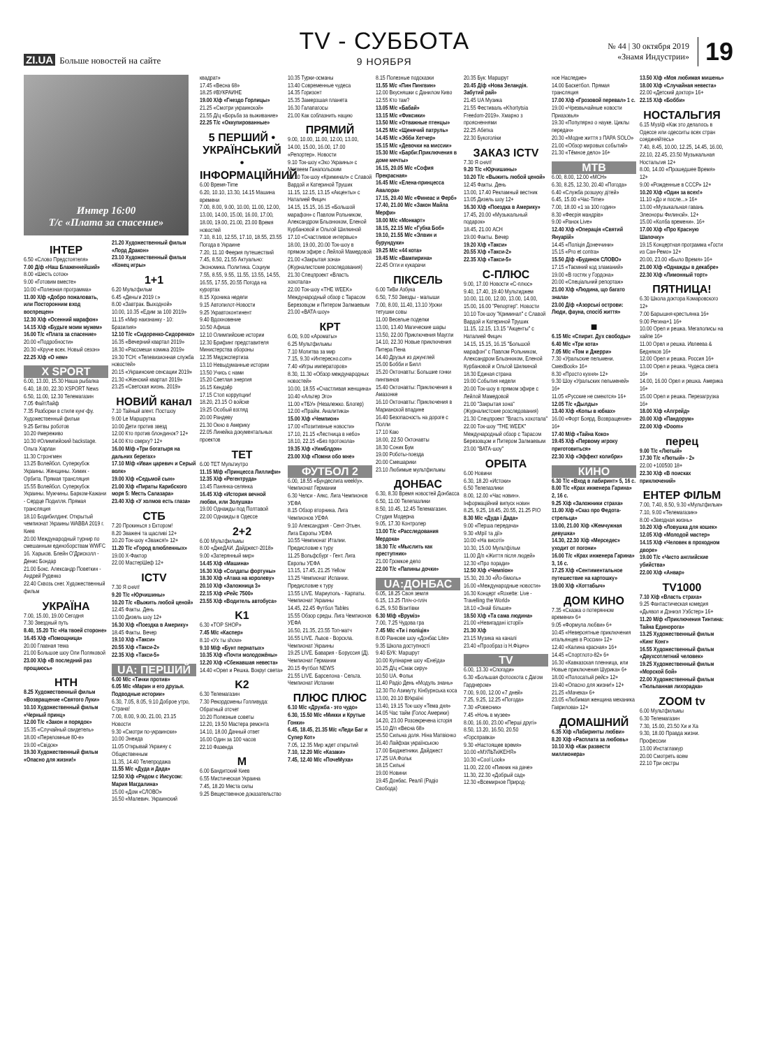ZI.UA Больше новостей на сайте
TV - СУББОТА
9 НОЯБРЯ
№ 44 | 30 октября 2019
«Знамя Индустрии»
19
Интер 16:00
Т/с «Плата за спасение»
ІНТЕР
6.50 «Слово Предстоятеля»
7.00 Д/ф «Наш Блаженнейший»
8.00 «Шесть соток»
9.00 «Готовим вместе»
10.00 «Полезная программа»
11.00 Х/ф «Добро пожаловать, или Посторонним вход воспрещен»
12.30 Х/ф «Осенний марафон»
14.15 Х/ф «Будьте моим мужем»
16.00 Т/с «Плата за спасение»
20.00 «Подробности»
20.30 «Круче всех. Новый сезон»
22.25 Х/ф «О нем»
X SPORT
6.00, 13.00, 15.30 Наша рыбалка
6.40, 18.00, 22.30 XSPORT News
6.50, 11.00, 12.30 Телемагазин
7.05 ФайтЛайф
7.35 Разборки в стиле кунг-фу. Художественный фильм
9.25 Битвы роботов
10.20 #мереживо
10.30 #Олимпийский backstage. Ольга Харлан
11.30 Стронгмен
13.25 Волейбол. Суперкубок Украины. Женщины. Химик - Орбита. Прямая трансляция
15.55 Волейбол. Суперкубок Украины. Мужчины. Барком-Кажани - Сердце Подилля. Прямая трансляция
18.10 Бодибилдинг. Открытый чемпионат Украины WABBA 2019 г. Киев
20.00 Международный турнир по смешанным единоборствам WWFC 16. Харьков. Блейн О'Дрисколл - Денис Бондар
21.00 Бокс. Александр Поветкин - Андрей Руденко
22.40 Сквозь снег. Художественный фильм
УКРАЇНА
7.00, 15.00, 19.00 Сегодня
7.30 Звездный путь
8.40, 15.20 Т/с «На твоей стороне»
16.45 Х/ф «Помощница»
20.00 Главная тема
21.00 Большое шоу Оли Поляковой
23.00 Х/ф «В последний раз прощаюсь»
НТН
8.25 Художественный фильм «Возвращение «Святого Луки»
10.10 Художественный фильм «Черный принц»
12.00 Т/с «Закон и порядок»
15.35 «Случайный свидетель»
18.00 «Переломные 80-е»
19.00 «Свідок»
19.30 Художественный фильм «Опасно для жизни!»
21.20 Художественный фильм «Лорд Дракон»
23.10 Художественный фильм «Конец игры»
1+1
6.20 Мультфильм
6.45 «Деньги 2019 г.»
8.00 «Завтрак. Выходной»
10.00, 10.35 «Едим за 100 2019»
11.15 «Мир наизнанку - 10: Бразилия»
12.10 Т/с «Сидоренко-Сидоренко»
16.35 «Вечерний квартал 2019»
18.30 «Рассмеши комика 2019»
19.30 ТСН: «Телевизионная служба новостей»
20.15 «Украинские сенсации 2019»
21.30 «Женский квартал 2019»
23.25 «Светская жизнь. 2019»
НОВИЙ канал
7.10 Тайный агент. Постшоу
9.00 Le Маршрутка
10.00 Дети против звезд
12.00 Кто против блондинок? 12+
14.00 Кто сверху? 12+
16.00 М/ф «Три богатыря на дальних берегах»
17.10 М/ф «Иван царевич и Серый волк»
19.00 Х/ф «Седьмой сын»
21.00 Х/ф «Пираты Карибского моря 5: Месть Салазара»
23.40 Х/ф «У холмов есть глаза»
СТБ
7.20 Прокинься з Ектором!
8.20 Зважені та щасливі 12+
10.20 Ток-шоу «Зважся!» 12+
11.20 Т/с «Город влюбленных»
19.00 Х-Фактор
22.00 МастерШеф 12+
ICTV
7.30 Я снял!
9.20 Т/с «Юрчишины»
10.20 Т/с «Выжить любой ценой»
12.45 Факты. День
13.00 Дизель шоу 12+
16.30 Х/ф «Поездка в Америку»
18.45 Факты. Вечер
19.10 Х/ф «Такси»
20.55 Х/ф «Такси-2»
22.35 Х/ф «Такси-5»
UA: ПЕРШИЙ
6.00 М/с «Тачки против»
6.05 М/с «Марин и его друзья. Подводные истории»
6.30, 7.05, 8.05, 9.10 Доброе утро, Страна!
7.00, 8.00, 9.00, 21.00, 23.15 Новости
9.30 «Смотри по-украински»
10.00 Энеида
11.05 Открывай Украину с Общественным
11.35, 14.40 Телепродажа
11.55 М/с «Дуда и Дада»
12.50 Х/ф «Рядом с Иисусом: Мария Магдалина»
15.00 «Дом «СЛОВО»
16.50 «Малевич. Украинский
квадрат»
17.45 «Весна 68»
18.25 #ВУКРАИНЕ
19.00 Х/ф «Гнездо Горлицы»
21.25 «Смотри украинской»
21.55 Д/ц «Борьба за выживание»
22.25 Т/с «Оккупированные»
5 ПЕРШИЙ • УКРАЇНСЬКИЙ • ІНФОРМАЦІЙНИЙ
6.00 Время-Time
6.20, 10.10, 13.30, 14.15 Машина времени
7.00, 8.00, 9.00, 10.00, 11.00, 12.00, 13.00, 14.00, 15.00, 16.00, 17.00, 18.00, 19.00, 21.00, 23.00 Время новостей
7.10, 8.10, 12.55, 17.10, 18.55, 23.55 Погода в Украине
7.20, 11.10 Феерия путешествий
7.45, 8.50, 21.55 Актуально: Экономика. Политика. Социум
7.55, 8.55, 9.55, 11.55, 13.55, 14.55, 16.55, 17.55, 20.55 Погода на курортах
8.15 Хроника недели
9.15 Автопилот-Новости
9.25 Укравтоконтинент
9.40 Вдохновение
10.50 Афиша
12.10 Олимпийские истории
12.30 Брифинг представителя Министерства обороны
12.35 Медэкспертиза
13.10 Невыдуманные истории
13.50 Учись с нами
15.20 Светлая энергия
16.15 Кендзёр
17.15 Стоп коррупции!
18.20, 23.15 О войске
19.25 Особый взгляд
20.00 Рандеву
21.30 Окно в Америку
22.05 Линейка документальных проектов
ТЕТ
6.00 ТЕТ Мультиутро
11.15 М/ф «Принцесса Лиллифи»
12.35 Х/ф «Регентруда»
13.45 Панянка-селянка
16.45 Х/ф «История вечной любви, или Золушка»
19.00 Однажды под Полтавой
22.00 Однажды в Одессе
2+2
6.00 Мультфильмы
8.00 «ДжеДАИ. Дайджест-2018»
9.00 «Затерянный мир»
14.45 Х/ф «Машина»
16.30 Х/ф «Солдаты фортуны»
18.30 Х/ф «Атака на королеву»
20.10 Х/ф «Заложница 3»
22.15 Х/ф «Рейс 7500»
23.55 Х/ф «Водитель автобуса»
K1
6.30 «TOP SHOP»
7.45 М/с «Каспер»
8.10 «Ух ты show»
9.10 М/ф «Бунт пернатых»
10.35 Х/ф «Почти молодожёны»
12.20 Х/ф «Сбежавшая невеста»
14.40 «Орел и Решка. Вокруг света»
K2
6.30 Телемагазин
7.30 Рекордсмены Голливуда: Обратный отсчет
10.20 Полезные советы
12.20, 19.50 Мастера ремонта
14.10, 18.00 Дачный ответ
16.00 Один за 100 часов
22.10 Фазенда
M
6.00 Бандитский Киев
6.55 Мистическая Украина
7.45, 18.20 Места силы
9.25 Вещественное доказательство
10.35 Турки-османы
13.40 Современные чудеса
14.35 Горизонт
15.35 Замерзшая планета
16.30 Галапагосы
21.00 Как соблазнить нацию
ПРЯМИЙ
9.00, 10.00, 11.00, 12.00, 13.00, 14.00, 15.00, 16.00, 17.00 «Репортер». Новости
9.10 Ток-шоу «Эхо Украины» с Матвеем Ганапольским
10.10 Ток-шоу «Криминал» с Славой Вардой и Катериной Трушик
11.15, 12.15, 13.15 «Акценты» с Наталией Фицич
14.15, 15.15, 16.15 «Большой марафон» с Павлом Рольником, Александром Блызнюком, Еленой Курбановой и Ольгой Шилкиной
17.10 «Счастливое интервью»
18.00, 19.00, 20.00 Ток-шоу в прямом эфире с Лейлой Мамедовой
21.00 «Закрытая зона» (Журналистские розследования)
21.30 Спецпроект «Власть хохотала»
22.00 Ток-шоу «THE WEEK» Международный обзор с Тарасом Березовцом и Питером Залмаевым
23.00 «ВАТА-шоу»
КРТ
6.00, 9.00 «Ароматы»
6.25 Мультфильмы
7.10 Молитва за мир
7.15, 9.30 «Интересно.com»
7.40 «Игры императоров»
8.30, 11.30 «Обзор международных новостей»
10.00, 18.55 «Счастливая женщина»
10.40 «Альтер Эго»
11.00 «ТБУ» (Незалежко. Блогер)
12.00 «Прайм. Аналитика»
15.00 Х/ф «Чемпион»
17.00 «Позитивные новости»
17.10, 21.15 «Лестница в небо»
18.10, 22.15 «Без протокола»
19.35 Х/ф «Уимблдон»
23.00 Х/ф «Помни обо мне»
ФУТБОЛ 2
6.00, 18.55 «Бундеслига weekly». Чемпионат Германии
6.30 Челси - Аякс. Лига Чемпионов УЕФА
8.15 Обзор вторника. Лига Чемпионов УЕФА
9.10 Александрия - Сент-Этьен. Лига Европы УЕФА
10.55 Чемпионат Италии. Предисловие к туру
11.25 Вольфсбург - Гент. Лига Европы УЕФА
13.15, 17.45, 21.25 Yellow
13.25 Чемпионат Испании. Предисловие к туру
13.55 LIVE. Мариуполь - Карпаты. Чемпионат Украины
14.45, 22.45 Футбол Tables
15.55 Обзор среды. Лига Чемпионов УЕФА
16.50, 21.35, 23.55 Топ-матч
16.55 LIVE. Львов - Ворскла. Чемпионат Украины
19.25 LIVE. Бавария - Боруссия (Д). Чемпионат Германии
20.15 Футбол NEWS
21.55 LIVE. Барселона - Сельта. Чемпионат Испании
ПЛЮС ПЛЮС
6.10 М/с «Дружба - это чудо»
6.30, 15.50 М/с «Микки и Крутые Гонки»
6.45, 18.45, 21.35 М/с «Леди Баг и Супер Кот»
7.05, 12.35 Мир ждет открытий
7.10, 12.20 М/с «Казаки»
7.45, 12.40 М/с «ПочеМуха»
8.15 Полезные подсказки
11.55 М/с «Пин Пингвин»
12.00 Вкусняшки с Данилом Киво
12.55 Кто там?
13.05 М/с «Бабай»
13.15 М/с «Фиксики»
13.50 М/с «Отважные птенцы»
14.25 М/с «Щенячий патруль»
14.45 М/с «Эбби Хетчер»
15.15 М/с «Девочки на миссии»
15.30 М/с «Барби:Приключения в доме мечты»
16.15, 20.05 М/с «София Прекрасная»
16.45 М/с «Елена-принцесса Авалора»
17.15, 20.40 М/с «Финеас и Ферб»
17.40, 21.00 М/с «Закон Майла Мерфи»
18.00 М/с «Монкарт»
18.15, 22.15 М/с «Губка Боб»
19.10, 21.55 М/с «Элвин и бурундуки»
19.25 М/с «44 кота»
19.45 М/с «Вампирина»
22.45 Огги и кукарачи
ПІКСЕЛЬ
6.00 ТиВи Азбука
6.50, 7.50 Звезды - малыши
7.00, 8.00, 11.40, 13.10 Уроки тетушки совы
11.00 Веселые поделки
13.00, 13.40 Магические шары
13.50, 22.00 Приключения Маугли
14.10, 22.30 Новые приключения Питера Пена
14.40 Друзья из джунглей
15.00 Бобби и Билл
15.20 Октонавты: Большие гонки пингвинов
15.40 Октонавты: Приключения в Амазонке
16.10 Октонавты: Приключения в Марианской впадине
16.40 Безопасность на дороге с Полли
17.10 Каю
18.00, 22.50 Октонавты
18.30 Соник Бум
19.00 Роботы-поезда
20.00 Смешарики
23.10 Любимые мультфильмы
ДОНБАС
6.30, 8.30 Время новостей Донбасса
6.50, 11.00 Телепазлики
8.50, 10.45, 12.45 Телемагазин. Студия Модерна
9.05, 17.30 Контролер
13.00 Т/с «Расследования Мердока»
18.30 Т/с «Мыслить как преступник»
21.00 Громкое дело
22.00 Т/с «Папины дочки»
UA:ДОНБАС
6.05, 18.25 Своя земля
6.15, 13.25 Пліч-о-пліч
6.25, 9.50 Візитівки
6.30 М/ф «Врумiз»
7.00, 7.25 Чудова гра
7.45 М/с «Ти і поліція»
8.00 Ранкове шоу «Донбас Lite»
9.35 Школа доступності
9.40 БУК: Маршрут
10.00 Кулінарне шоу «Енеїда»
10.25 Д/ц «Смак сиру»
10.50 UA. Фольк
11.40 Радіо День «Модуль знань»
12.30 По Азимуту. Кінбурнська коса
13.00, 20.10 ВУкраїні
13.40, 19.15 Ток-шоу «Тема дня»
14.05 Час тайм (Голос Америки)
14.20, 23.00 Розсекречена історія
15.10 Д/п «Весна 68»
15.50 Сильна доля. Ніна Матвієнко
16.40 Лайфхак українською
17.00 Бюджетники. Дайджест
17.25 UA.Фольк
18.15 Сильні
19.00 Новини
19.45 Донбас. Реалії (Радіо Свобода)
20.35 Бук: Маршрут
20.45 Д/ф «Нова Зеландія. Забутий рай»
21.45 UA Музика
21.55 Фестиваль «Khortytsia Freedom-2019». Хмарно з проясненнями
22.25 Абетка
22.30 Букоголіки
ЗАКАЗ ICTV
7.30 Я снял!
9.20 Т/с «Юрчишины»
10.20 Т/с «Выжить любой ценой»
12.45 Факты. День
13.00, 17.40 Рекламный вестник
13.05 Дизель шоу 12+
16.30 Х/ф «Поездка в Америку»
17.45, 20.00 «Музыкальный подарок»
18.45, 21.00 АСН
19.00 Факты. Вечер
19.20 Х/ф «Такси»
20.55 Х/ф «Такси-2»
22.35 Х/ф «Такси-5»
С-ПЛЮС
9.00, 17.00 Новости «С-плюс»
9.40, 17.40, 19.40 Мультиджем
10.00, 11.00, 12.00, 13.00, 14.00, 15.00, 16.00 "Репортер". Новости
10.10 Ток-шоу "Криминал" с Славой Вардой и Катериной Трушик
11.15, 12.15, 13.15 "Акценты" с Наталией Фицич
14.15, 15.15, 16.15 "Большой марафон" с Павлом Рольником, Александром Блызнюком, Еленой Курбановой и Ольгой Шилкиной
18.30 Единая страна
19.00 События недели
20.00 Ток-шоу в прямом эфире с Лейлой Мамедовой
21.00 "Закрытая зона" (Журналистские розследования)
21.30 Спецпроект "Власть хохотала"
22.00 Ток-шоу "THE WEEK" Международный обзор с Тарасом Березовцом и Питером Залмаевым
23.00 "ВАТА-шоу"
ОРБІТА
6.00 Новини
6.30, 18.20 «Истоки»
6.50 Телепазлики
8.00, 12.00 «Час новин». Інформаційний випуск новин
8.25, 9.25, 18.45, 20.55, 21.25 РІО
8.30 М/с «Дуда і Дада»
9.00 «Перша передача»
9.30 «Мрії та дії»
10.00 «На висоті»
10.30, 15.00 Мультфільм
11.00 Д/п «Життя після людей»
12.30 «Про поради»
12.50 Х/ф «Чемпіон»
15.30, 20.30 «Йо-бімоль»
16.00 «Международные новости»
16.30 Концерт «Roxette: Live - Travelling the World»
18.10 «Знай більше»
18.50 Х/ф «Та сама людина»
21.00 «Невигадані історії»
21.30 Х/ф
23.15 Музика на каналі
23.40 «Прообраз із Н.Фіцич»
TV
6.00, 13.30 «Спогади»
6.30 «Большая фотоохота с Дагом Гарднером»
7.00, 9.00, 12.00 «7 дней»
7.25, 9.25, 12.25 «Погода»
7.30 «Ровесник»
7.45 «Ночь в музее»
8.00, 16.00, 23.00 «Перші другі»
8.50, 13.20, 16.50, 20.50 «Горсправка»
9.30 «Настоящее время»
10.00 «МУЛЬТиЖЕНЯ»
10.30 «Cool Look»
11.00, 22.00 «Пикник на даче»
11.30, 22.30 «Добрый сад»
12.30 «Всемирное Природ-
ное Наследие»
14.00 Баскетбол. Прямая трансляция
17.00 Х/ф «Грозовой перевал» 1 с.
19.00 «Чрезвычайные новости Приазовья»
19.30 «Популярно о науке. Циклы передач»
20.30 «Модне життя з ПАРА SOLO»
21.00 «Обзор мировых событий»
21.30 «Тёмное дело» 16+
МТВ
6.00, 8.00, 12.00 «МСН»
6.30, 8.25, 12.30, 20.40 «Погода»
6.40 «Служба розшуку дітей»
6.45, 15.00 «Час-Time»
7.00, 18.00 «1 за 100 годин»
8.30 «Феєрія мандрів»
9.00 «Ранок Live»
12.40 Х/ф «Операція «Святий Януарій»
14.45 «Поліція Донеччини»
15.15 «Pro et contra»
15.50 Д/ф «Будинок СЛОВО»
17.15 «Таємний код зламаний»
19.00 «В гостях у Гордона»
20.00 «Спеціальний репортаж»
21.00 Х/ф «Людина, що багато знала»
23.00 Д/ф «Азорські острови: Люди, фауна, спосіб життя»
■
6.15 М/с «Спирит. Дух свободы»
6.40 М/с «Три кота»
7.05 М/с «Том и Джерри»
7.30 «Уральские пельмени. СмехBook» 16+
8.30 «Просто кухня» 12+
9.30 Шоу «Уральских пельменей» 16+
11.05 «Русские не смеются» 16+
12.05 Т/с «Дылды»
13.40 Х/ф «Копы в юбках»
16.00 «Форт Боярд. Возвращение» 16+
17.40 М/ф «Тайна Коко»
19.45 Х/ф «Первому игроку приготовиться»
22.30 Х/ф «Эффект колибри»
КИНО
6.30 Т/с «Вход в лабиринт» 5, 16 с.
8.00 Т/с «Крах инженера Гарина» 2, 16 с.
9.25 Х/ф «Заложники страха»
11.00 Х/ф «Сказ про Федота-стрельца»
13.00, 21.00 Х/ф «Жемчужная девушка»
14.30, 22.30 Х/ф «Мерседес» уходит от погони»
16.00 Т/с «Крах инженера Гарина» 3, 16 с.
17.25 Х/ф «Сентиментальное путешествие на картошку»
19.00 Х/ф «Хоттабыч»
ДОМ КИНО
7.35 «Сказка о потерянном времени» 6+
9.05 «Формула любви» 6+
10.45 «Невероятные приключения итальянцев в России» 12+
12.40 «Калина красная» 16+
14.45 «Спортлото-82» 6+
16.30 «Кавказская пленница, или Новые приключения Шурика» 6+
18.00 «Полосатый рейс» 12+
19.40 «Опасно для жизни!» 12+
21.25 «Мачеха» 6+
23.05 «Любимая женщина механика Гаврилова» 12+
ДОМАШНИЙ
6.35 Х/ф «Лабиринты любви»
8.20 Х/ф «Расплата за любовь»
10.10 Х/ф «Как развести миллионера»
13.50 Х/ф «Моя любимая мишень»
18.00 Х/ф «Случайная невеста»
22.00 «Детский доктор» 16+
22.15 Х/ф «Бобби»
НОСТАЛЬГИЯ
6.15 Муз/ф «Как это делалось в Одессе или одесситы всех стран соединяйтесь»
7.40, 8.45, 10.00, 12.25, 14.45, 16.00, 22.10, 22.45, 23.50 Музыкальная Ностальгия 12+
8.00, 14.00 «Прошедшее Время» 12+
9.00 «Рожденные в СССР» 12+
10.20 Х/ф «Один за всех!»
11.10 «До и после...» 16+
13.00 «Музыкальная гавань Элеоноры Филиной». 12+
15.00 «Колба времени». 16+
17.00 Х/ф «Про Красную Шапочку»
19.15 Концертная программа «Гости из Сан-Ремо» 12+
20.00, 23.00 «Было Время» 16+
21.00 Х/ф «Однажды в декабре»
22.30 Х/ф «Лимонный торт»
ПЯТНИЦА!
6.30 Школа доктора Комаровского 12+
7.00 Барышня-крестьянка 16+
9.00 Регина+1 16+
10.00 Орел и решка. Мегаполисы на хайпе 16+
11.00 Орел и решка. Ивлеева & Бедняков 16+
12.00 Орел и решка. Россия 16+
13.00 Орел и решка. Чудеса света 16+
14.00, 16.00 Орел и решка. Америка 16+
15.00 Орел и решка. Перезагрузка 16+
18.00 Х/ф «Апгрейд»
20.00 Х/ф «Пандорум»
22.00 Х/ф «Doom»
перец
9.00 Т/с «Лютый»
17.30 Т/с «Лютый» - 2»
22.00 +100500 18+
22.30 Х/ф «В поисках приключений»
ЕНТЕР ФІЛЬМ
7.00, 7.40, 8.50, 9.30 «Мультфильм»
7.10, 9.00 «Телемагазин»
8.00 «Звездная жизнь»
10.20 Х/ф «Ловушка для кошек»
12.05 Х/ф «Молодой мастер»
14.15 Х/ф «Человек в проходном дворе»
19.00 Т/с «Чисто английские убийства»
22.00 Х/ф «Анвар»
TV1000
7.10 Х/ф «Власть страха»
9.25 Фантастическая комедия «Дьявол и Дэниэл Уэбстер» 16+
11.20 М/ф «Приключения Тинтина: Тайна Единорога»
13.25 Художественный фильм «Кинг Конг»
16.55 Художественный фильм «Двухсотлетний человек»
19.25 Художественный фильм «Морской бой»
22.00 Художественный фильм «Тюльпанная лихорадка»
ZOOM tv
6.00 Мультфильмы
6.30 Телемагазин
7.30, 15.00, 23.50 Хи и Ха
9.30, 18.00 Правда жизни. Профессии
13.00 Инстагламур
20.00 Смотреть всем
22.10 Три сестры